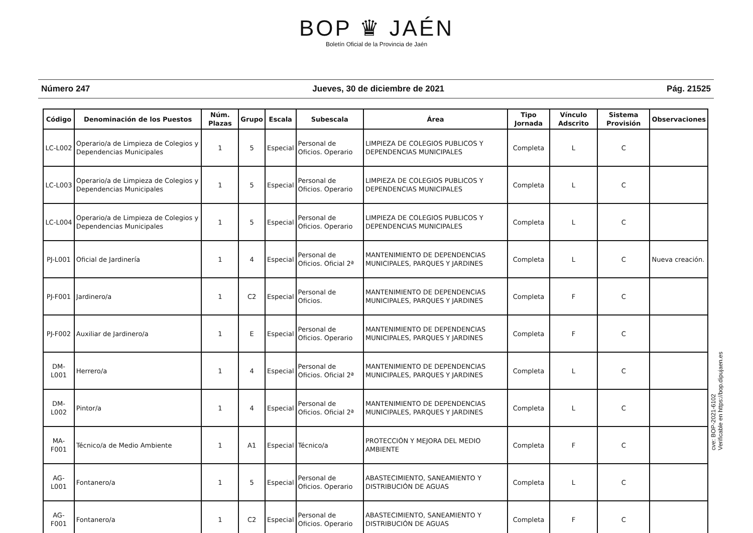BOP ♛ JAÉN
Boletín Oficial de la Provincia de Jaén
Número 247 Jueves, 30 de diciembre de 2021 Pág. 21525
| Código | Denominación de los Puestos | Núm. Plazas | Grupo | Escala | Subescala | Área | Tipo Jornada | Vínculo Adscrito | Sistema Provisión | Observaciones |
| --- | --- | --- | --- | --- | --- | --- | --- | --- | --- | --- |
| LC-L002 | Operario/a de Limpieza de Colegios y Dependencias Municipales | 1 | 5 | Especial | Personal de Oficios. Operario | LIMPIEZA DE COLEGIOS PUBLICOS Y DEPENDENCIAS MUNICIPALES | Completa | L | C | |
| LC-L003 | Operario/a de Limpieza de Colegios y Dependencias Municipales | 1 | 5 | Especial | Personal de Oficios. Operario | LIMPIEZA DE COLEGIOS PUBLICOS Y DEPENDENCIAS MUNICIPALES | Completa | L | C | |
| LC-L004 | Operario/a de Limpieza de Colegios y Dependencias Municipales | 1 | 5 | Especial | Personal de Oficios. Operario | LIMPIEZA DE COLEGIOS PUBLICOS Y DEPENDENCIAS MUNICIPALES | Completa | L | C | |
| PJ-L001 | Oficial de Jardinería | 1 | 4 | Especial | Personal de Oficios. Oficial 2ª | MANTENIMIENTO DE DEPENDENCIAS MUNICIPALES, PARQUES Y JARDINES | Completa | L | C | Nueva creación. |
| PJ-F001 | Jardinero/a | 1 | C2 | Especial | Personal de Oficios. | MANTENIMIENTO DE DEPENDENCIAS MUNICIPALES, PARQUES Y JARDINES | Completa | F | C | |
| PJ-F002 | Auxiliar de Jardinero/a | 1 | E | Especial | Personal de Oficios. Operario | MANTENIMIENTO DE DEPENDENCIAS MUNICIPALES, PARQUES Y JARDINES | Completa | F | C | |
| DM-L001 | Herrero/a | 1 | 4 | Especial | Personal de Oficios. Oficial 2ª | MANTENIMIENTO DE DEPENDENCIAS MUNICIPALES, PARQUES Y JARDINES | Completa | L | C | |
| DM-L002 | Pintor/a | 1 | 4 | Especial | Personal de Oficios. Oficial 2ª | MANTENIMIENTO DE DEPENDENCIAS MUNICIPALES, PARQUES Y JARDINES | Completa | L | C | |
| MA-F001 | Técnico/a de Medio Ambiente | 1 | A1 | Especial | Técnico/a | PROTECCIÓN Y MEJORA DEL MEDIO AMBIENTE | Completa | F | C | |
| AG-L001 | Fontanero/a | 1 | 5 | Especial | Personal de Oficios. Operario | ABASTECIMIENTO, SANEAMIENTO Y DISTRIBUCIÓN DE AGUAS | Completa | L | C | |
| AG-F001 | Fontanero/a | 1 | C2 | Especial | Personal de Oficios. Operario | ABASTECIMIENTO, SANEAMIENTO Y DISTRIBUCIÓN DE AGUAS | Completa | F | C | |
cve: BOP-2021-6102
Verificable en https://bop.dipujaen.es